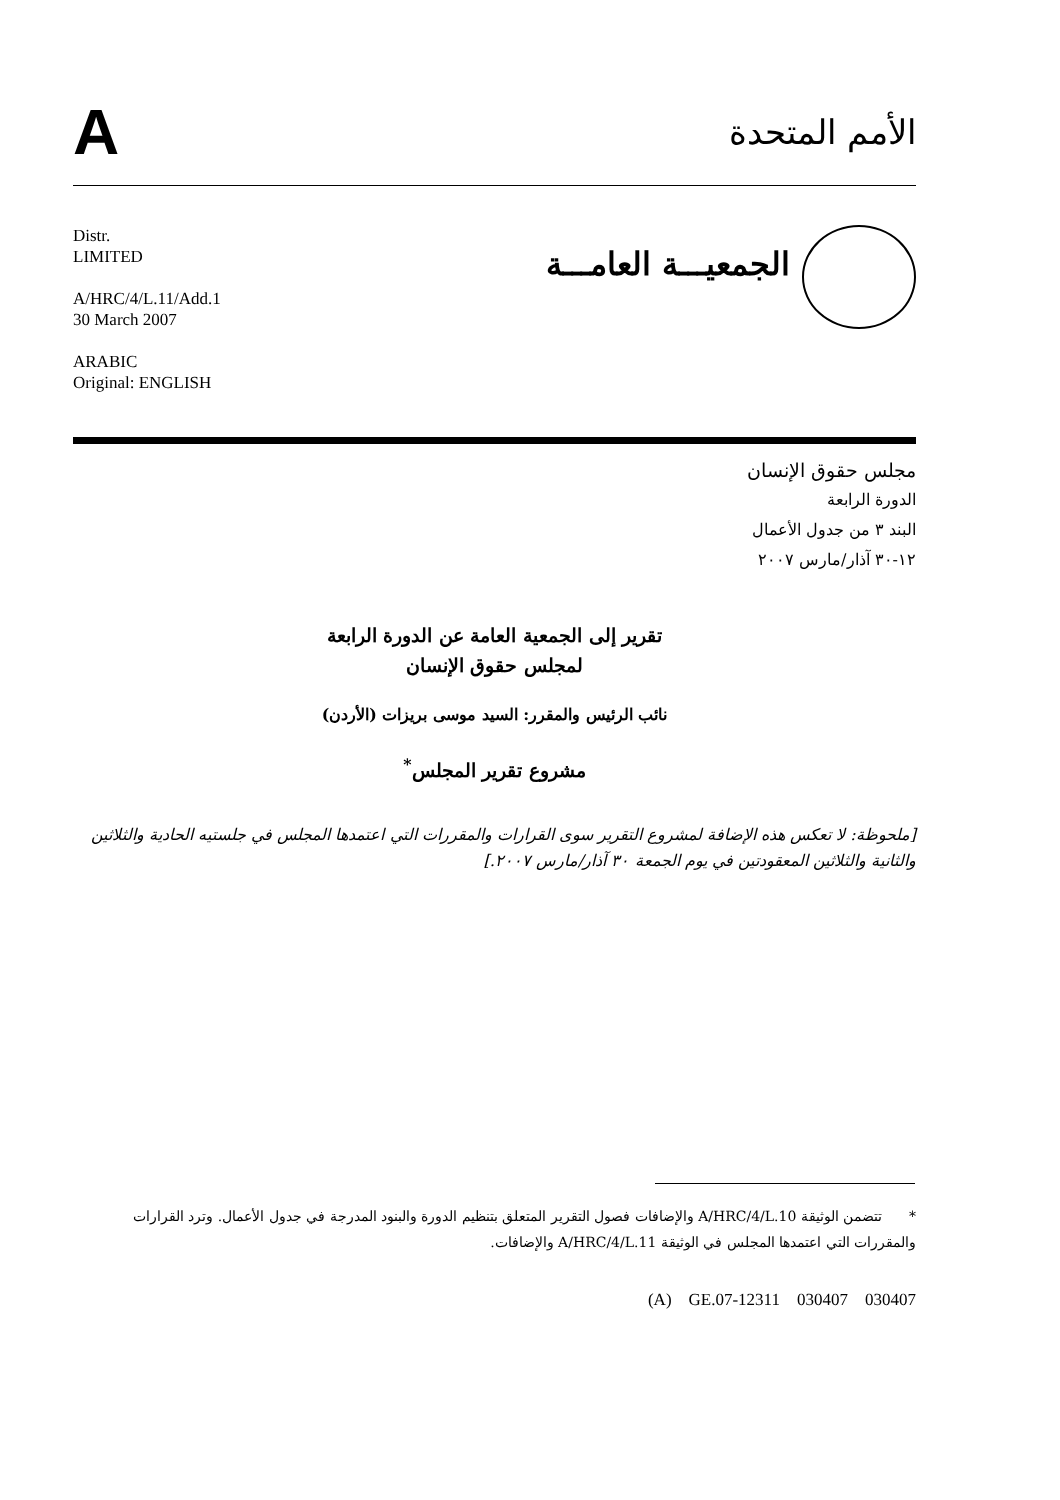A
الأمم المتحدة
Distr.
LIMITED
A/HRC/4/L.11/Add.1
30 March 2007
ARABIC
Original: ENGLISH
الجمعيـــة العامـــة
مجلس حقوق الإنسان
الدورة الرابعة
البند ٣ من جدول الأعمال
١٢-٣٠ آذار/مارس ٢٠٠٧
تقرير إلى الجمعية العامة عن الدورة الرابعة
لمجلس حقوق الإنسان
نائب الرئيس والمقرر: السيد موسى بريزات (الأردن)
مشروع تقرير المجلس<sup>*</sup>
[ملحوظة: لا تعكس هذه الإضافة لمشروع التقرير سوى القرارات والمقررات التي اعتمدها المجلس في جلستيه الحادية والثلاثين والثانية والثلاثين المعقودتين في يوم الجمعة ٣٠ آذار/مارس ٢٠٠٧.]
* تتضمن الوثيقة A/HRC/4/L.10 والإضافات فصول التقرير المتعلق بتنظيم الدورة والبنود المدرجة في جدول الأعمال. وترد القرارات والمقررات التي اعتمدها المجلس في الوثيقة A/HRC/4/L.11 والإضافات.
(A) GE.07-12311 030407 030407